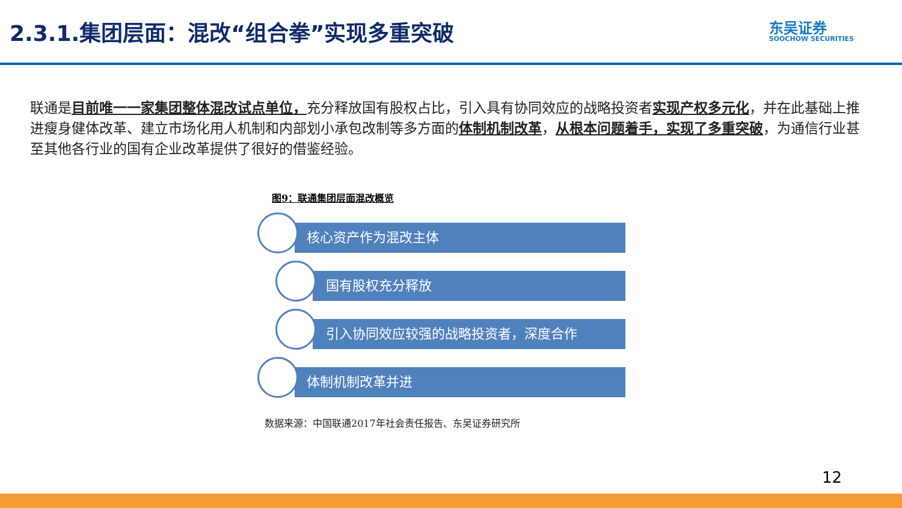2.3.1.集团层面：混改“组合拳”实现多重突破
东吴证券
SOOCHOW SECURITIES
联通是目前唯一一家集团整体混改试点单位，充分释放国有股权占比，引入具有协同效应的战略投资者实现产权多元化，并在此基础上推进瘦身健体改革、建立市场化用人机制和内部划小承包改制等多方面的体制机制改革，从根本问题着手，实现了多重突破，为通信行业甚至其他各行业的国有企业改革提供了很好的借鉴经验。
图9：联通集团层面混改概览
核心资产作为混改主体
国有股权充分释放
引入协同效应较强的战略投资者，深度合作
体制机制改革并进
数据来源：中国联通2017年社会责任报告、东吴证券研究所
12